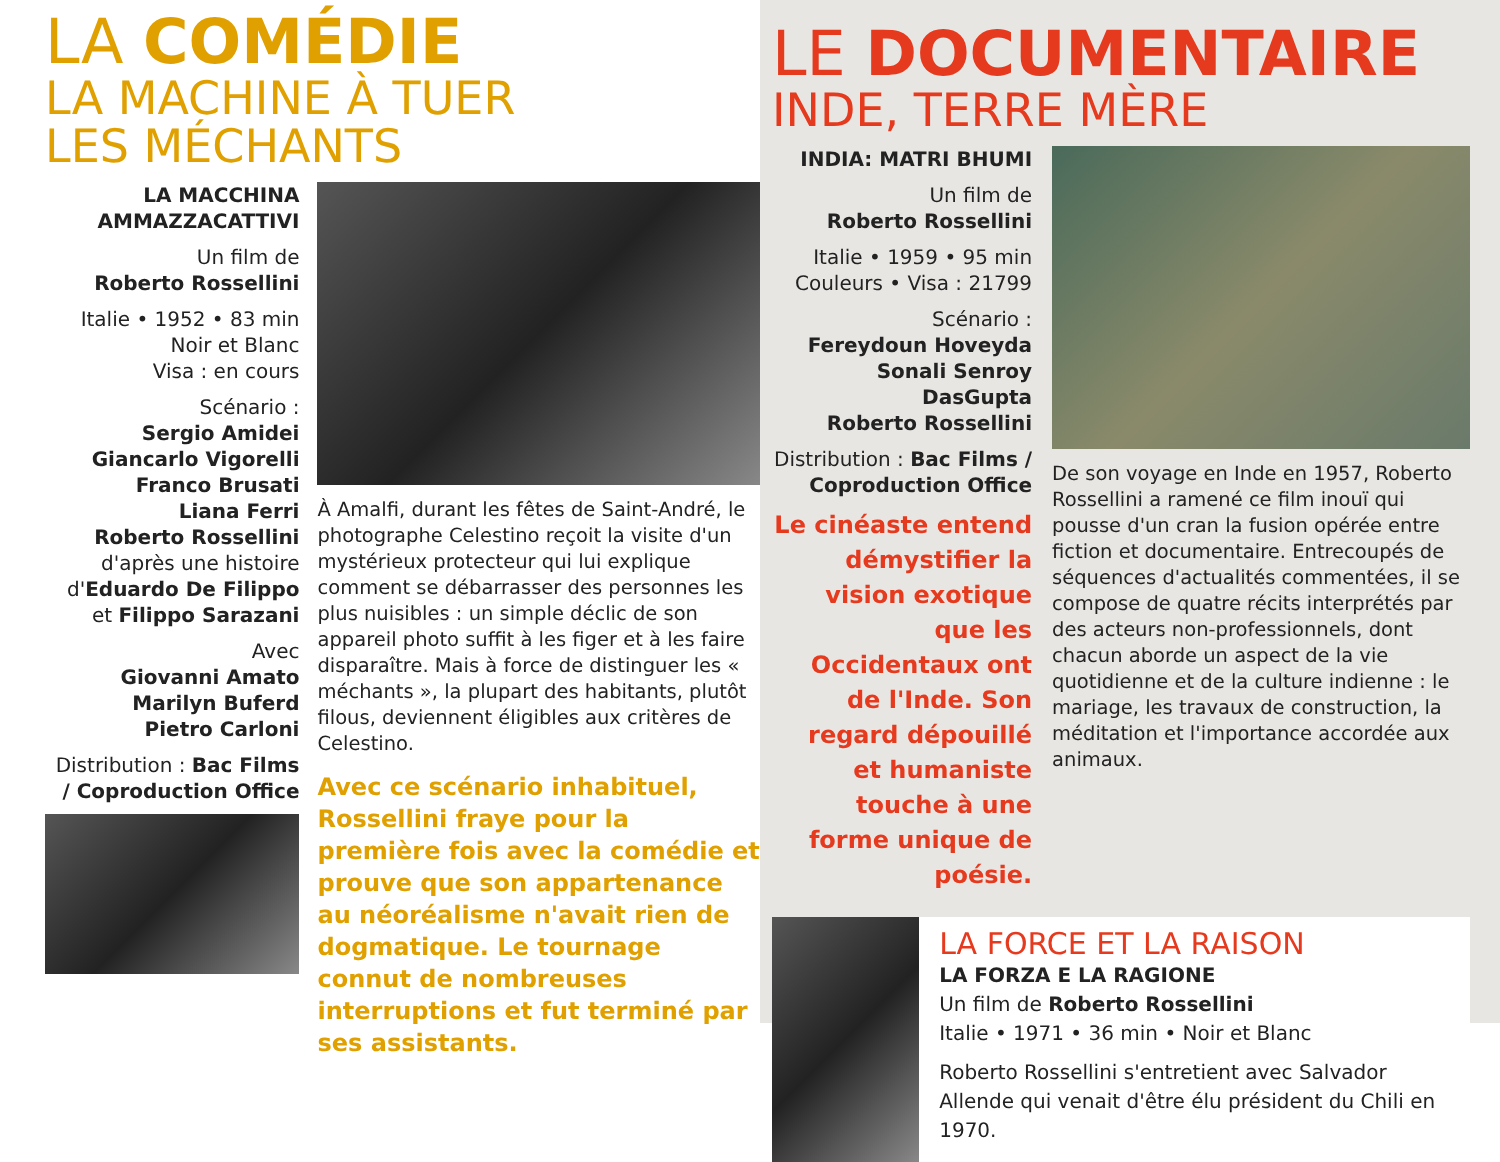LA COMÉDIE
LA MACHINE À TUER
LES MÉCHANTS
LA MACCHINA
AMMAZZACATTIVI
Un film de
Roberto Rossellini
Italie • 1952 • 83 min
Noir et Blanc
Visa : en cours
Scénario :
Sergio Amidei
Giancarlo Vigorelli
Franco Brusati
Liana Ferri
Roberto Rossellini
d'après une histoire d'Eduardo De Filippo et Filippo Sarazani
Avec
Giovanni Amato
Marilyn Buferd
Pietro Carloni
Distribution : Bac Films / Coproduction Office
À Amalfi, durant les fêtes de Saint-André, le photographe Celestino reçoit la visite d'un mystérieux protecteur qui lui explique comment se débarrasser des personnes les plus nuisibles : un simple déclic de son appareil photo suffit à les figer et à les faire disparaître. Mais à force de distinguer les « méchants », la plupart des habitants, plutôt filous, deviennent éligibles aux critères de Celestino.
Avec ce scénario inhabituel, Rossellini fraye pour la première fois avec la comédie et prouve que son appartenance au néoréalisme n'avait rien de dogmatique. Le tournage connut de nombreuses interruptions et fut terminé par ses assistants.
LE DOCUMENTAIRE
INDE, TERRE MÈRE
INDIA: MATRI BHUMI
Un film de
Roberto Rossellini
Italie • 1959 • 95 min
Couleurs • Visa : 21799
Scénario :
Fereydoun Hoveyda
Sonali Senroy DasGupta
Roberto Rossellini
Distribution : Bac Films / Coproduction Office
Le cinéaste entend démystifier la vision exotique que les Occidentaux ont de l'Inde. Son regard dépouillé et humaniste touche à une forme unique de poésie.
De son voyage en Inde en 1957, Roberto Rossellini a ramené ce film inouï qui pousse d'un cran la fusion opérée entre fiction et documentaire. Entrecoupés de séquences d'actualités commentées, il se compose de quatre récits interprétés par des acteurs non-professionnels, dont chacun aborde un aspect de la vie quotidienne et de la culture indienne : le mariage, les travaux de construction, la méditation et l'importance accordée aux animaux.
LA FORCE ET LA RAISON
LA FORZA E LA RAGIONE
Un film de Roberto Rossellini
Italie • 1971 • 36 min • Noir et Blanc
Roberto Rossellini s'entretient avec Salvador Allende qui venait d'être élu président du Chili en 1970.